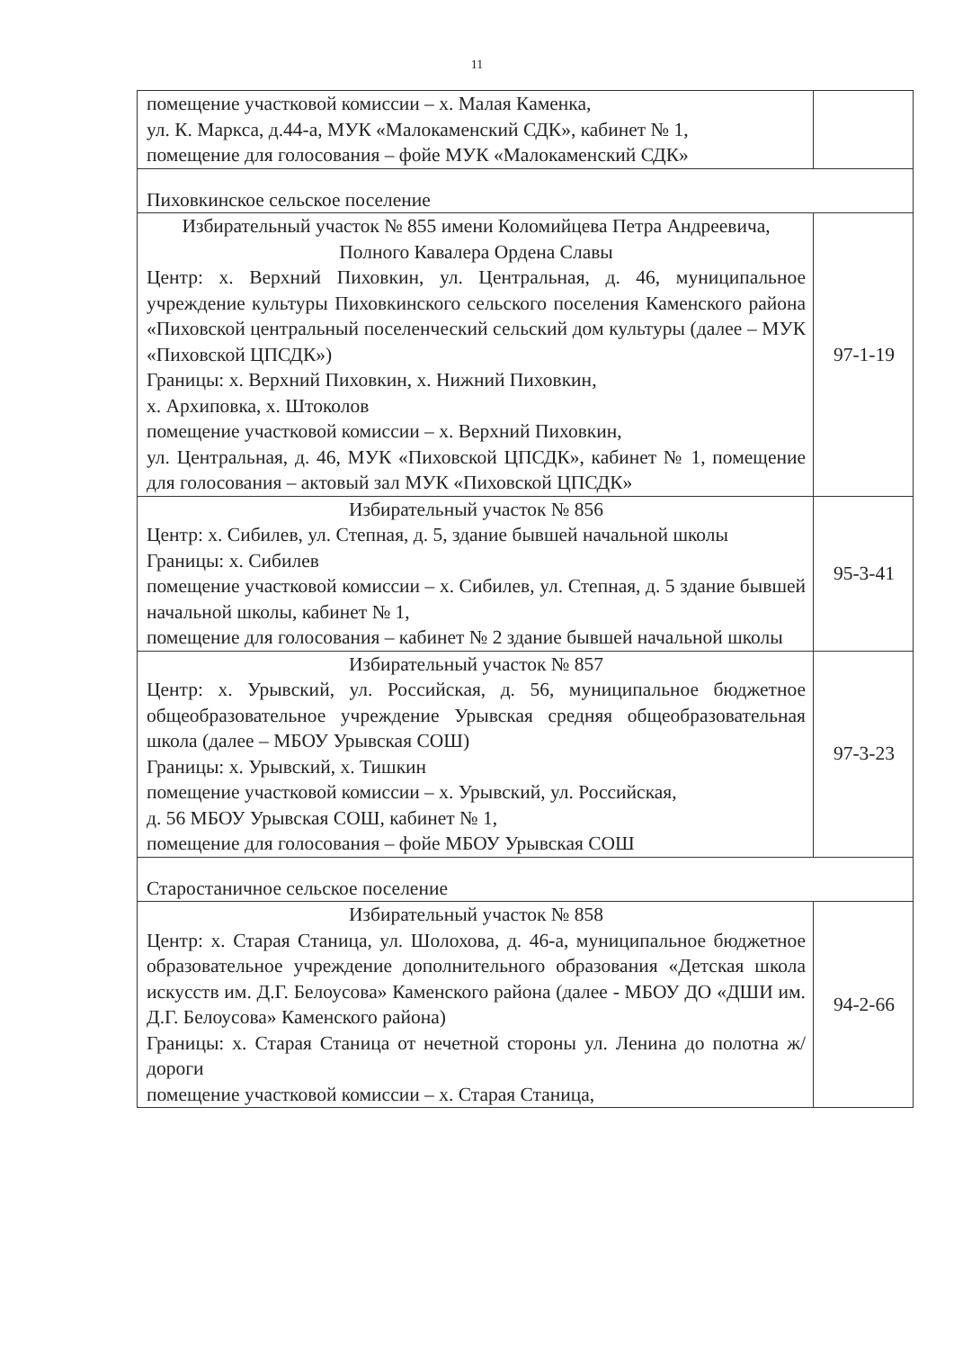11
| помещение участковой комиссии – х. Малая Каменка, ул. К. Маркса, д.44-а, МУК «Малокаменский СДК», кабинет № 1, помещение для голосования – фойе МУК «Малокаменский СДК» | |
| Пиховкинское сельское поселение | |
| Избирательный участок № 855 имени Коломийцева Петра Андреевича, Полного Кавалера Ордена Славы Центр: х. Верхний Пиховкин, ул. Центральная, д. 46, муниципальное учреждение культуры Пиховкинского сельского поселения Каменского района «Пиховской центральный поселенческий сельский дом культуры (далее – МУК «Пиховской ЦПСДК») Границы: х. Верхний Пиховкин, х. Нижний Пиховкин, х. Архиповка, х. Штоколов помещение участковой комиссии – х. Верхний Пиховкин, ул. Центральная, д. 46, МУК «Пиховской ЦПСДК», кабинет № 1, помещение для голосования – актовый зал МУК «Пиховской ЦПСДК» | 97-1-19 |
| Избирательный участок № 856 Центр: х. Сибилев, ул. Степная, д. 5, здание бывшей начальной школы Границы: х. Сибилев помещение участковой комиссии – х. Сибилев, ул. Степная, д. 5 здание бывшей начальной школы, кабинет № 1, помещение для голосования – кабинет № 2 здание бывшей начальной школы | 95-3-41 |
| Избирательный участок № 857 Центр: х. Урывский, ул. Российская, д. 56, муниципальное бюджетное общеобразовательное учреждение Урывская средняя общеобразовательная школа (далее – МБОУ Урывская СОШ) Границы: х. Урывский, х. Тишкин помещение участковой комиссии – х. Урывский, ул. Российская, д. 56 МБОУ Урывская СОШ, кабинет № 1, помещение для голосования – фойе МБОУ Урывская СОШ | 97-3-23 |
| Старостаничное сельское поселение | |
| Избирательный участок № 858 Центр: х. Старая Станица, ул. Шолохова, д. 46-а, муниципальное бюджетное образовательное учреждение дополнительного образования «Детская школа искусств им. Д.Г. Белоусова» Каменского района (далее - МБОУ ДО «ДШИ им. Д.Г. Белоусова» Каменского района) Границы: х. Старая Станица от нечетной стороны ул. Ленина до полотна ж/дороги помещение участковой комиссии – х. Старая Станица, | 94-2-66 |